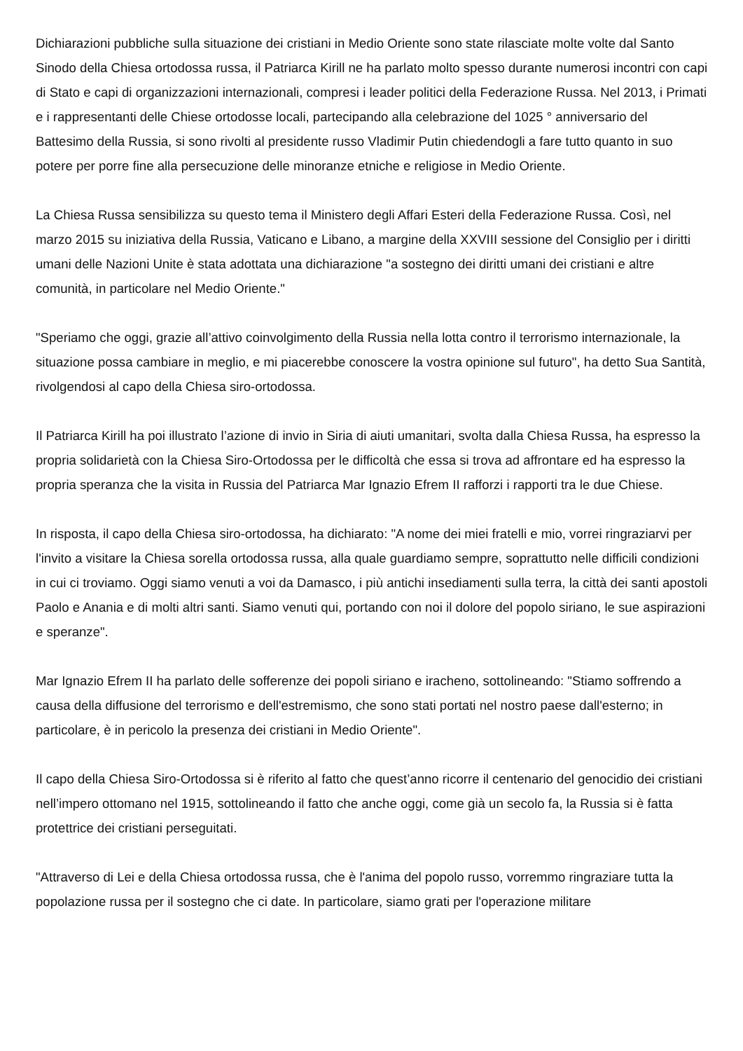Dichiarazioni pubbliche sulla situazione dei cristiani in Medio Oriente sono state rilasciate molte volte dal Santo Sinodo della Chiesa ortodossa russa, il Patriarca Kirill ne ha parlato molto spesso durante numerosi incontri con capi di Stato e capi di organizzazioni internazionali, compresi i leader politici della Federazione Russa. Nel 2013, i Primati e i rappresentanti delle Chiese ortodosse locali, partecipando alla celebrazione del 1025 ° anniversario del Battesimo della Russia, si sono rivolti al presidente russo Vladimir Putin chiedendogli a fare tutto quanto in suo potere per porre fine alla persecuzione delle minoranze etniche e religiose in Medio Oriente.
La Chiesa Russa sensibilizza su questo tema il Ministero degli Affari Esteri della Federazione Russa. Così, nel marzo 2015 su iniziativa della Russia, Vaticano e Libano, a margine della XXVIII sessione del Consiglio per i diritti umani delle Nazioni Unite è stata adottata una dichiarazione "a sostegno dei diritti umani dei cristiani e altre comunità, in particolare nel Medio Oriente."
"Speriamo che oggi, grazie all’attivo coinvolgimento della Russia nella lotta contro il terrorismo internazionale, la situazione possa cambiare in meglio, e mi piacerebbe conoscere la vostra opinione sul futuro", ha detto Sua Santità, rivolgendosi al capo della Chiesa siro-ortodossa.
Il Patriarca Kirill ha poi illustrato l’azione di invio in Siria di aiuti umanitari, svolta dalla Chiesa Russa, ha espresso la propria solidarietà con la Chiesa Siro-Ortodossa per le difficoltà che essa si trova ad affrontare ed ha espresso la propria speranza che la visita in Russia del Patriarca Mar Ignazio Efrem II rafforzi i rapporti tra le due Chiese.
In risposta, il capo della Chiesa siro-ortodossa, ha dichiarato: "A nome dei miei fratelli e mio, vorrei ringraziarvi per l'invito a visitare la Chiesa sorella ortodossa russa, alla quale guardiamo sempre, soprattutto nelle difficili condizioni in cui ci troviamo. Oggi siamo venuti a voi da Damasco, i più antichi insediamenti sulla terra, la città dei santi apostoli Paolo e Anania e di molti altri santi. Siamo venuti qui, portando con noi il dolore del popolo siriano, le sue aspirazioni e speranze".
Mar Ignazio Efrem II ha parlato delle sofferenze dei popoli siriano e iracheno, sottolineando: "Stiamo soffrendo a causa della diffusione del terrorismo e dell'estremismo, che sono stati portati nel nostro paese dall'esterno; in particolare, è in pericolo la presenza dei cristiani in Medio Oriente".
Il capo della Chiesa Siro-Ortodossa si è riferito al fatto che quest’anno ricorre il centenario del genocidio dei cristiani nell’impero ottomano nel 1915, sottolineando il fatto che anche oggi, come già un secolo fa, la Russia si è fatta protettrice dei cristiani perseguitati.
"Attraverso di Lei e della Chiesa ortodossa russa, che è l'anima del popolo russo, vorremmo ringraziare tutta la popolazione russa per il sostegno che ci date. In particolare, siamo grati per l'operazione militare